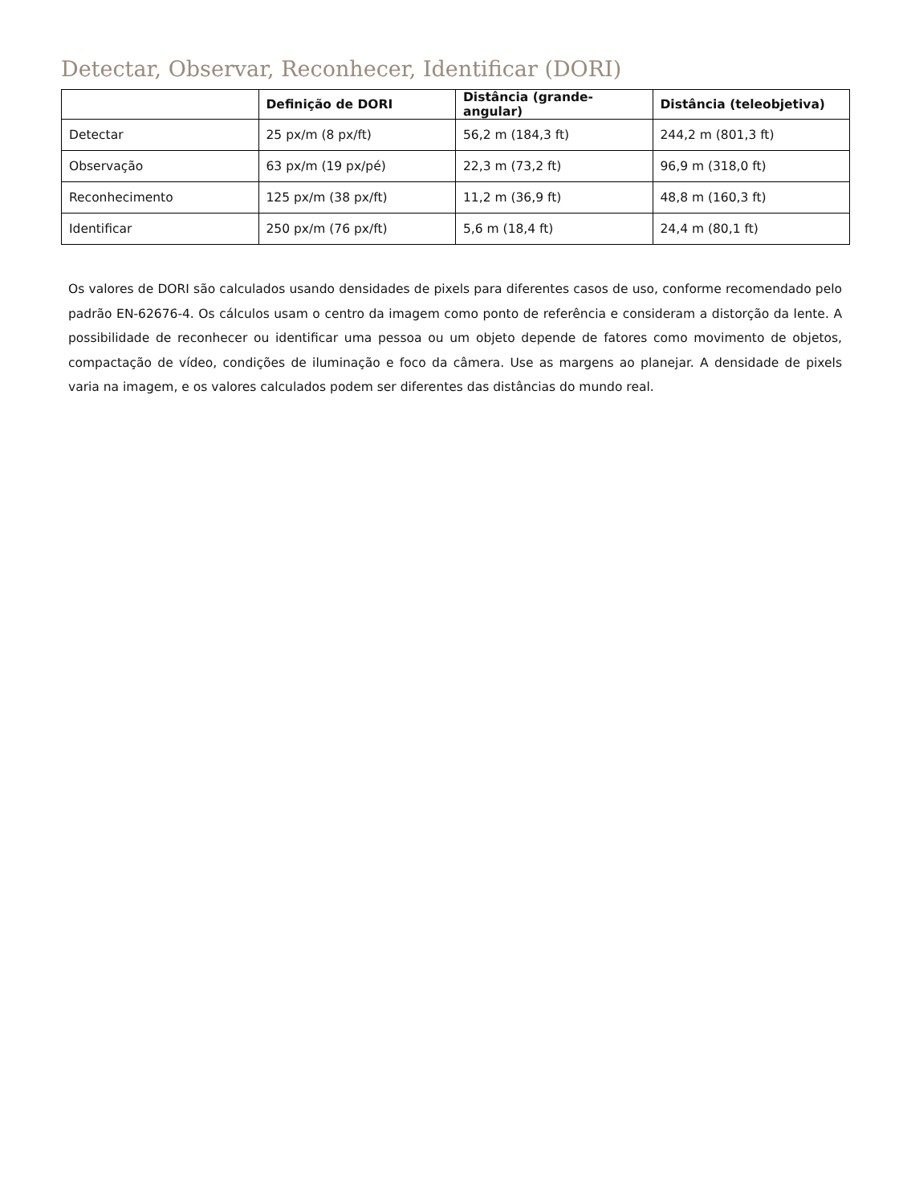Detectar, Observar, Reconhecer, Identificar (DORI)
| | Definição de DORI | Distância (grande-angular) | Distância (teleobjetiva) |
| --- | --- | --- | --- |
| Detectar | 25 px/m (8 px/ft) | 56,2 m (184,3 ft) | 244,2 m (801,3 ft) |
| Observação | 63 px/m (19 px/pé) | 22,3 m (73,2 ft) | 96,9 m (318,0 ft) |
| Reconhecimento | 125 px/m (38 px/ft) | 11,2 m (36,9 ft) | 48,8 m (160,3 ft) |
| Identificar | 250 px/m (76 px/ft) | 5,6 m (18,4 ft) | 24,4 m (80,1 ft) |
Os valores de DORI são calculados usando densidades de pixels para diferentes casos de uso, conforme recomendado pelo padrão EN-62676-4. Os cálculos usam o centro da imagem como ponto de referência e consideram a distorção da lente. A possibilidade de reconhecer ou identificar uma pessoa ou um objeto depende de fatores como movimento de objetos, compactação de vídeo, condições de iluminação e foco da câmera. Use as margens ao planejar. A densidade de pixels varia na imagem, e os valores calculados podem ser diferentes das distâncias do mundo real.